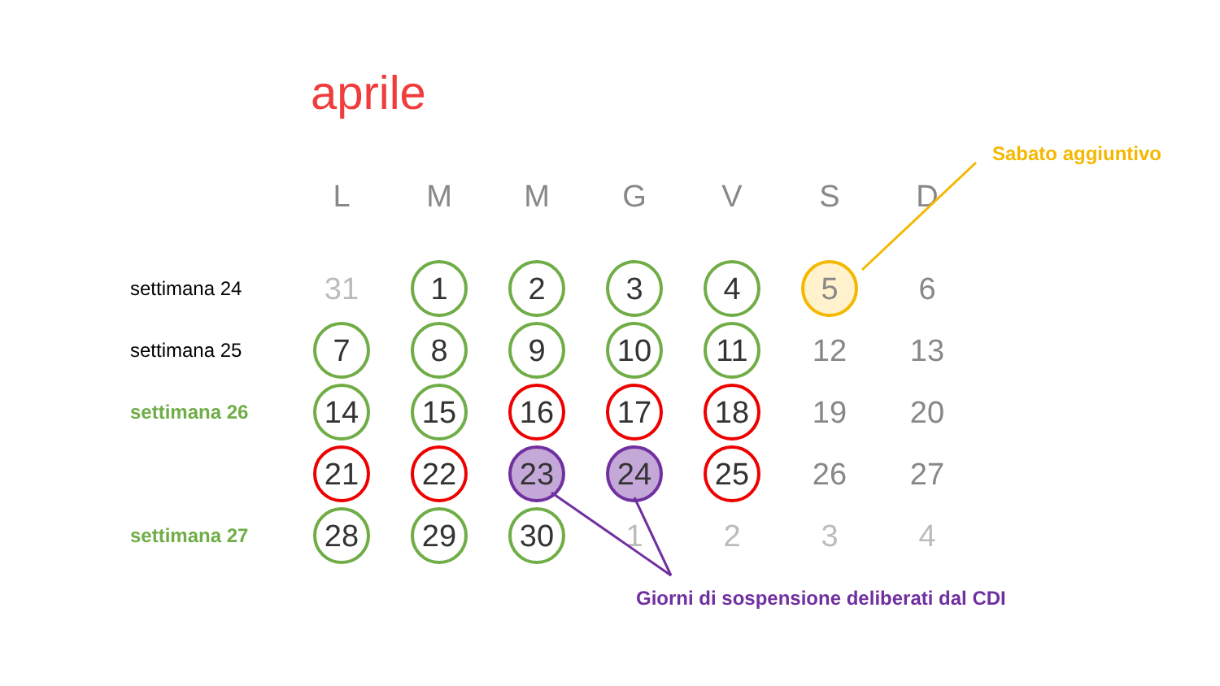aprile
Sabato aggiuntivo
| | L | M | M | G | V | S | D |
| --- | --- | --- | --- | --- | --- | --- | --- |
| settimana 24 | 31 | 1 | 2 | 3 | 4 | 5 | 6 |
| settimana 25 | 7 | 8 | 9 | 10 | 11 | 12 | 13 |
| settimana 26 | 14 | 15 | 16 | 17 | 18 | 19 | 20 |
| | 21 | 22 | 23 | 24 | 25 | 26 | 27 |
| settimana 27 | 28 | 29 | 30 | 1 | 2 | 3 | 4 |
Giorni di sospensione deliberati dal CDI